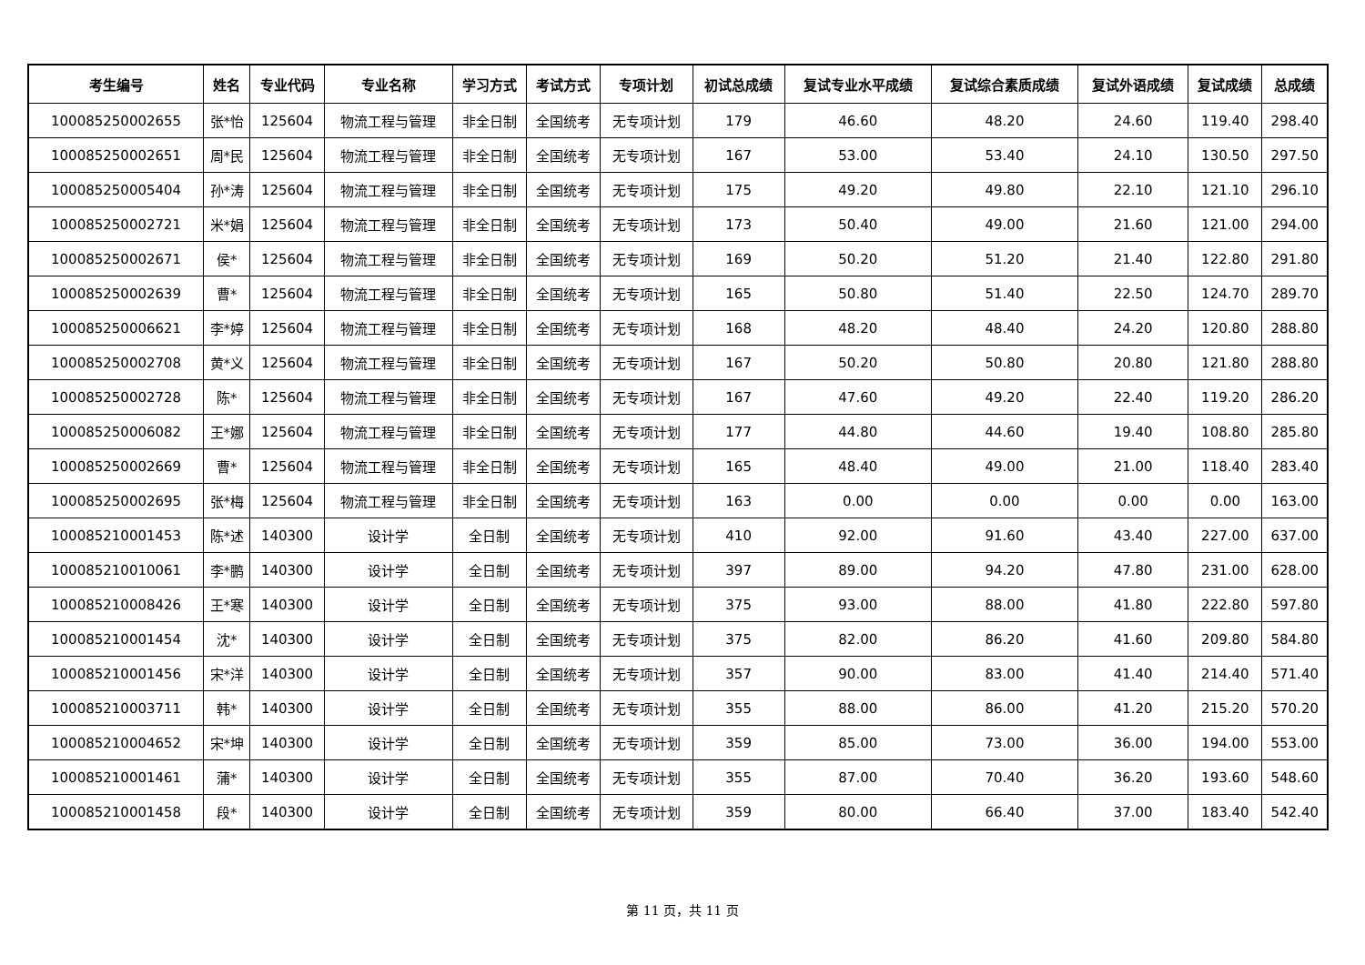| 考生编号 | 姓名 | 专业代码 | 专业名称 | 学习方式 | 考试方式 | 专项计划 | 初试总成绩 | 复试专业水平成绩 | 复试综合素质成绩 | 复试外语成绩 | 复试成绩 | 总成绩 |
| --- | --- | --- | --- | --- | --- | --- | --- | --- | --- | --- | --- | --- |
| 100085250002655 | 张*怡 | 125604 | 物流工程与管理 | 非全日制 | 全国统考 | 无专项计划 | 179 | 46.60 | 48.20 | 24.60 | 119.40 | 298.40 |
| 100085250002651 | 周*民 | 125604 | 物流工程与管理 | 非全日制 | 全国统考 | 无专项计划 | 167 | 53.00 | 53.40 | 24.10 | 130.50 | 297.50 |
| 100085250005404 | 孙*涛 | 125604 | 物流工程与管理 | 非全日制 | 全国统考 | 无专项计划 | 175 | 49.20 | 49.80 | 22.10 | 121.10 | 296.10 |
| 100085250002721 | 米*娟 | 125604 | 物流工程与管理 | 非全日制 | 全国统考 | 无专项计划 | 173 | 50.40 | 49.00 | 21.60 | 121.00 | 294.00 |
| 100085250002671 | 侯* | 125604 | 物流工程与管理 | 非全日制 | 全国统考 | 无专项计划 | 169 | 50.20 | 51.20 | 21.40 | 122.80 | 291.80 |
| 100085250002639 | 曹* | 125604 | 物流工程与管理 | 非全日制 | 全国统考 | 无专项计划 | 165 | 50.80 | 51.40 | 22.50 | 124.70 | 289.70 |
| 100085250006621 | 李*婷 | 125604 | 物流工程与管理 | 非全日制 | 全国统考 | 无专项计划 | 168 | 48.20 | 48.40 | 24.20 | 120.80 | 288.80 |
| 100085250002708 | 黄*义 | 125604 | 物流工程与管理 | 非全日制 | 全国统考 | 无专项计划 | 167 | 50.20 | 50.80 | 20.80 | 121.80 | 288.80 |
| 100085250002728 | 陈* | 125604 | 物流工程与管理 | 非全日制 | 全国统考 | 无专项计划 | 167 | 47.60 | 49.20 | 22.40 | 119.20 | 286.20 |
| 100085250006082 | 王*娜 | 125604 | 物流工程与管理 | 非全日制 | 全国统考 | 无专项计划 | 177 | 44.80 | 44.60 | 19.40 | 108.80 | 285.80 |
| 100085250002669 | 曹* | 125604 | 物流工程与管理 | 非全日制 | 全国统考 | 无专项计划 | 165 | 48.40 | 49.00 | 21.00 | 118.40 | 283.40 |
| 100085250002695 | 张*梅 | 125604 | 物流工程与管理 | 非全日制 | 全国统考 | 无专项计划 | 163 | 0.00 | 0.00 | 0.00 | 0.00 | 163.00 |
| 100085210001453 | 陈*述 | 140300 | 设计学 | 全日制 | 全国统考 | 无专项计划 | 410 | 92.00 | 91.60 | 43.40 | 227.00 | 637.00 |
| 100085210010061 | 李*鹏 | 140300 | 设计学 | 全日制 | 全国统考 | 无专项计划 | 397 | 89.00 | 94.20 | 47.80 | 231.00 | 628.00 |
| 100085210008426 | 王*寒 | 140300 | 设计学 | 全日制 | 全国统考 | 无专项计划 | 375 | 93.00 | 88.00 | 41.80 | 222.80 | 597.80 |
| 100085210001454 | 沈* | 140300 | 设计学 | 全日制 | 全国统考 | 无专项计划 | 375 | 82.00 | 86.20 | 41.60 | 209.80 | 584.80 |
| 100085210001456 | 宋*洋 | 140300 | 设计学 | 全日制 | 全国统考 | 无专项计划 | 357 | 90.00 | 83.00 | 41.40 | 214.40 | 571.40 |
| 100085210003711 | 韩* | 140300 | 设计学 | 全日制 | 全国统考 | 无专项计划 | 355 | 88.00 | 86.00 | 41.20 | 215.20 | 570.20 |
| 100085210004652 | 宋*坤 | 140300 | 设计学 | 全日制 | 全国统考 | 无专项计划 | 359 | 85.00 | 73.00 | 36.00 | 194.00 | 553.00 |
| 100085210001461 | 蒲* | 140300 | 设计学 | 全日制 | 全国统考 | 无专项计划 | 355 | 87.00 | 70.40 | 36.20 | 193.60 | 548.60 |
| 100085210001458 | 段* | 140300 | 设计学 | 全日制 | 全国统考 | 无专项计划 | 359 | 80.00 | 66.40 | 37.00 | 183.40 | 542.40 |
第 11 页，共 11 页